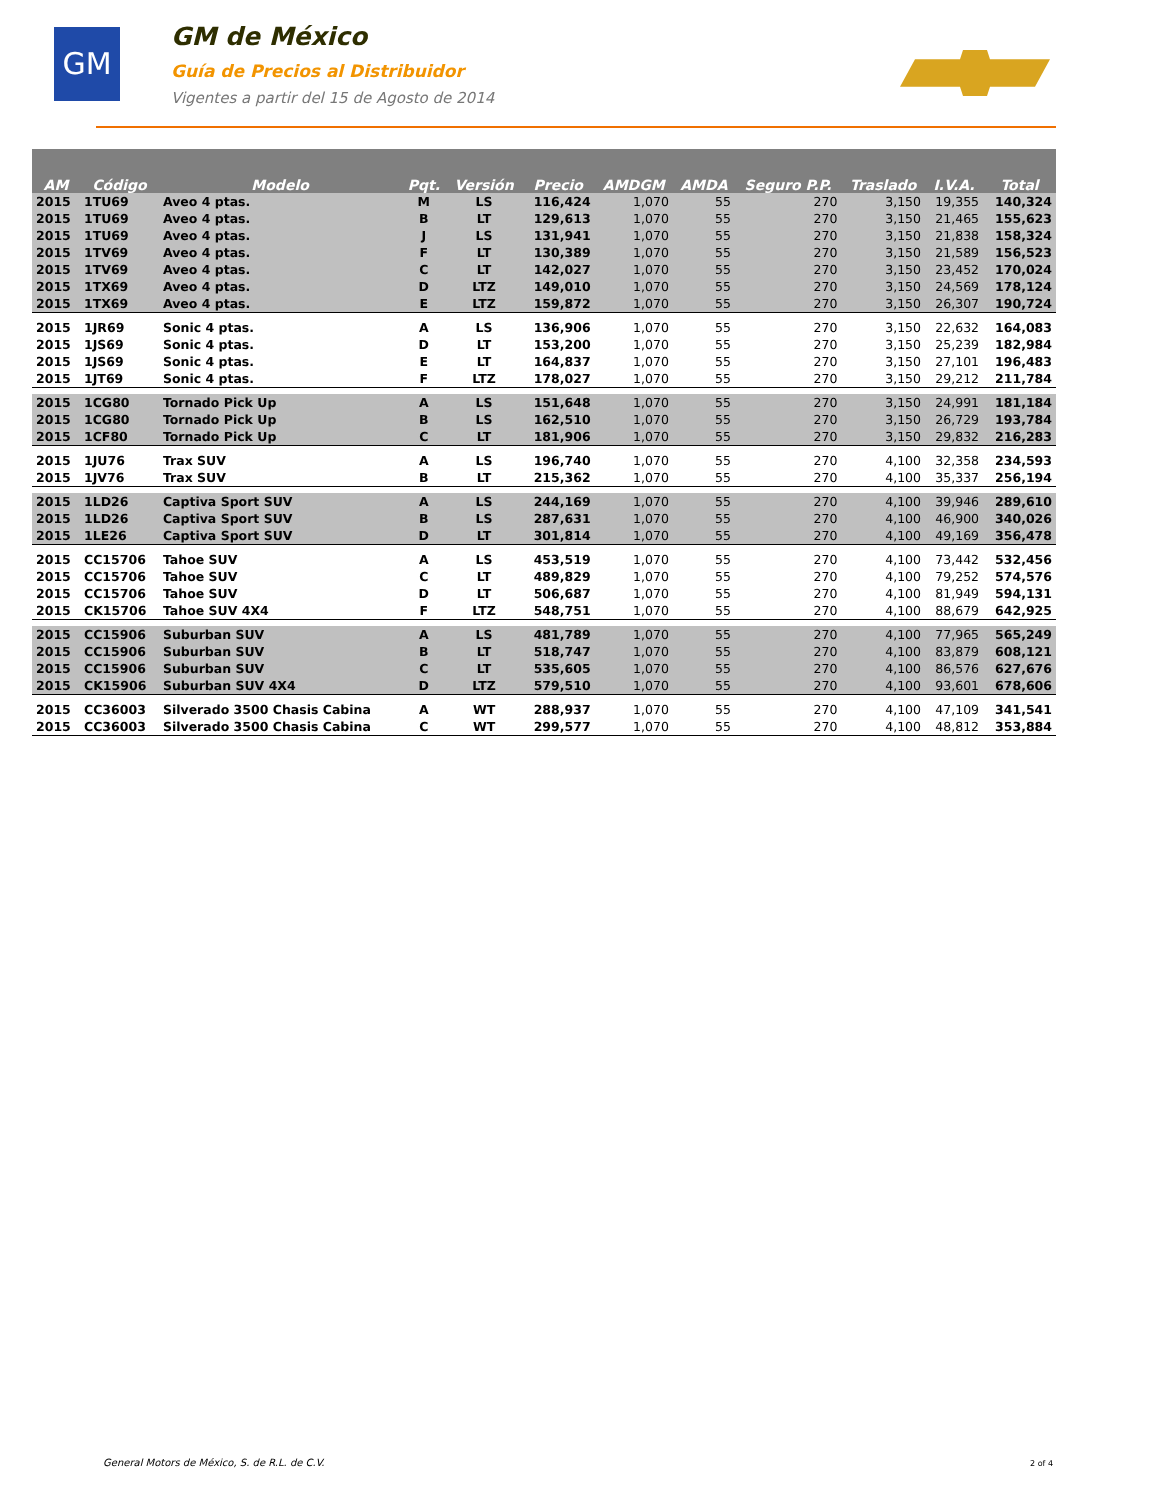GM
GM de México
Guía de Precios al Distribuidor
Vigentes a partir del 15 de Agosto de 2014
| AM | Código | Modelo | Pqt. | Versión | Precio | AMDGM | AMDA | Seguro P.P. | Traslado | I.V.A. | Total |
| --- | --- | --- | --- | --- | --- | --- | --- | --- | --- | --- | --- |
| 2015 | 1TU69 | Aveo 4 ptas. | M | LS | 116,424 | 1,070 | 55 | 270 | 3,150 | 19,355 | 140,324 |
| 2015 | 1TU69 | Aveo 4 ptas. | B | LT | 129,613 | 1,070 | 55 | 270 | 3,150 | 21,465 | 155,623 |
| 2015 | 1TU69 | Aveo 4 ptas. | J | LS | 131,941 | 1,070 | 55 | 270 | 3,150 | 21,838 | 158,324 |
| 2015 | 1TV69 | Aveo 4 ptas. | F | LT | 130,389 | 1,070 | 55 | 270 | 3,150 | 21,589 | 156,523 |
| 2015 | 1TV69 | Aveo 4 ptas. | C | LT | 142,027 | 1,070 | 55 | 270 | 3,150 | 23,452 | 170,024 |
| 2015 | 1TX69 | Aveo 4 ptas. | D | LTZ | 149,010 | 1,070 | 55 | 270 | 3,150 | 24,569 | 178,124 |
| 2015 | 1TX69 | Aveo 4 ptas. | E | LTZ | 159,872 | 1,070 | 55 | 270 | 3,150 | 26,307 | 190,724 |
| 2015 | 1JR69 | Sonic 4 ptas. | A | LS | 136,906 | 1,070 | 55 | 270 | 3,150 | 22,632 | 164,083 |
| 2015 | 1JS69 | Sonic 4 ptas. | D | LT | 153,200 | 1,070 | 55 | 270 | 3,150 | 25,239 | 182,984 |
| 2015 | 1JS69 | Sonic 4 ptas. | E | LT | 164,837 | 1,070 | 55 | 270 | 3,150 | 27,101 | 196,483 |
| 2015 | 1JT69 | Sonic 4 ptas. | F | LTZ | 178,027 | 1,070 | 55 | 270 | 3,150 | 29,212 | 211,784 |
| 2015 | 1CG80 | Tornado Pick Up | A | LS | 151,648 | 1,070 | 55 | 270 | 3,150 | 24,991 | 181,184 |
| 2015 | 1CG80 | Tornado Pick Up | B | LS | 162,510 | 1,070 | 55 | 270 | 3,150 | 26,729 | 193,784 |
| 2015 | 1CF80 | Tornado Pick Up | C | LT | 181,906 | 1,070 | 55 | 270 | 3,150 | 29,832 | 216,283 |
| 2015 | 1JU76 | Trax SUV | A | LS | 196,740 | 1,070 | 55 | 270 | 4,100 | 32,358 | 234,593 |
| 2015 | 1JV76 | Trax SUV | B | LT | 215,362 | 1,070 | 55 | 270 | 4,100 | 35,337 | 256,194 |
| 2015 | 1LD26 | Captiva Sport SUV | A | LS | 244,169 | 1,070 | 55 | 270 | 4,100 | 39,946 | 289,610 |
| 2015 | 1LD26 | Captiva Sport SUV | B | LS | 287,631 | 1,070 | 55 | 270 | 4,100 | 46,900 | 340,026 |
| 2015 | 1LE26 | Captiva Sport SUV | D | LT | 301,814 | 1,070 | 55 | 270 | 4,100 | 49,169 | 356,478 |
| 2015 | CC15706 | Tahoe SUV | A | LS | 453,519 | 1,070 | 55 | 270 | 4,100 | 73,442 | 532,456 |
| 2015 | CC15706 | Tahoe SUV | C | LT | 489,829 | 1,070 | 55 | 270 | 4,100 | 79,252 | 574,576 |
| 2015 | CC15706 | Tahoe SUV | D | LT | 506,687 | 1,070 | 55 | 270 | 4,100 | 81,949 | 594,131 |
| 2015 | CK15706 | Tahoe SUV 4X4 | F | LTZ | 548,751 | 1,070 | 55 | 270 | 4,100 | 88,679 | 642,925 |
| 2015 | CC15906 | Suburban SUV | A | LS | 481,789 | 1,070 | 55 | 270 | 4,100 | 77,965 | 565,249 |
| 2015 | CC15906 | Suburban SUV | B | LT | 518,747 | 1,070 | 55 | 270 | 4,100 | 83,879 | 608,121 |
| 2015 | CC15906 | Suburban SUV | C | LT | 535,605 | 1,070 | 55 | 270 | 4,100 | 86,576 | 627,676 |
| 2015 | CK15906 | Suburban SUV 4X4 | D | LTZ | 579,510 | 1,070 | 55 | 270 | 4,100 | 93,601 | 678,606 |
| 2015 | CC36003 | Silverado 3500 Chasis Cabina | A | WT | 288,937 | 1,070 | 55 | 270 | 4,100 | 47,109 | 341,541 |
| 2015 | CC36003 | Silverado 3500 Chasis Cabina | C | WT | 299,577 | 1,070 | 55 | 270 | 4,100 | 48,812 | 353,884 |
General Motors de México, S. de R.L. de C.V.
2 of 4